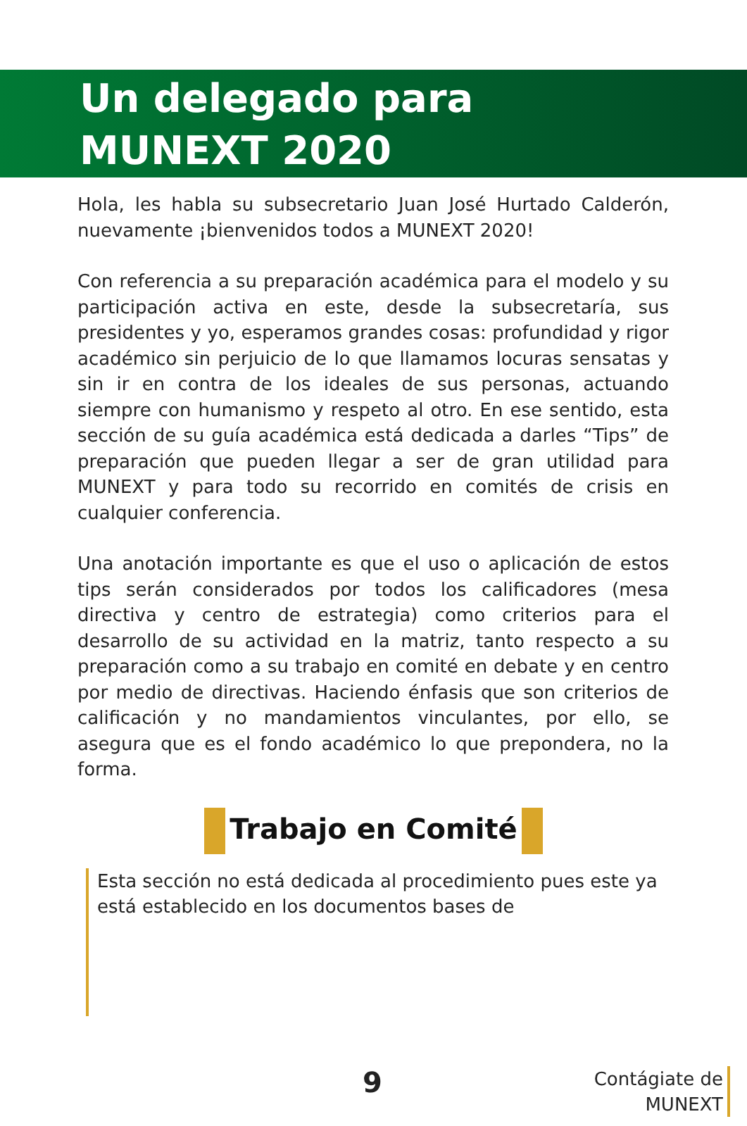Un delegado para
MUNEXT 2020
Hola, les habla su subsecretario Juan José Hurtado Calderón, nuevamente ¡bienvenidos todos a MUNEXT 2020!
Con referencia a su preparación académica para el modelo y su participación activa en este, desde la subsecretaría, sus presidentes y yo, esperamos grandes cosas: profundidad y rigor académico sin perjuicio de lo que llamamos locuras sensatas y sin ir en contra de los ideales de sus personas, actuando siempre con humanismo y respeto al otro. En ese sentido, esta sección de su guía académica está dedicada a darles “Tips” de preparación que pueden llegar a ser de gran utilidad para MUNEXT y para todo su recorrido en comités de crisis en cualquier conferencia.
Una anotación importante es que el uso o aplicación de estos tips serán considerados por todos los calificadores (mesa directiva y centro de estrategia) como criterios para el desarrollo de su actividad en la matriz, tanto respecto a su preparación como a su trabajo en comité en debate y en centro por medio de directivas. Haciendo énfasis que son criterios de calificación y no mandamientos vinculantes, por ello, se asegura que es el fondo académico lo que prepondera, no la forma.
Trabajo en Comité
Esta sección no está dedicada al procedimiento pues este ya está establecido en los documentos bases de
9
Contágiate de
MUNEXT